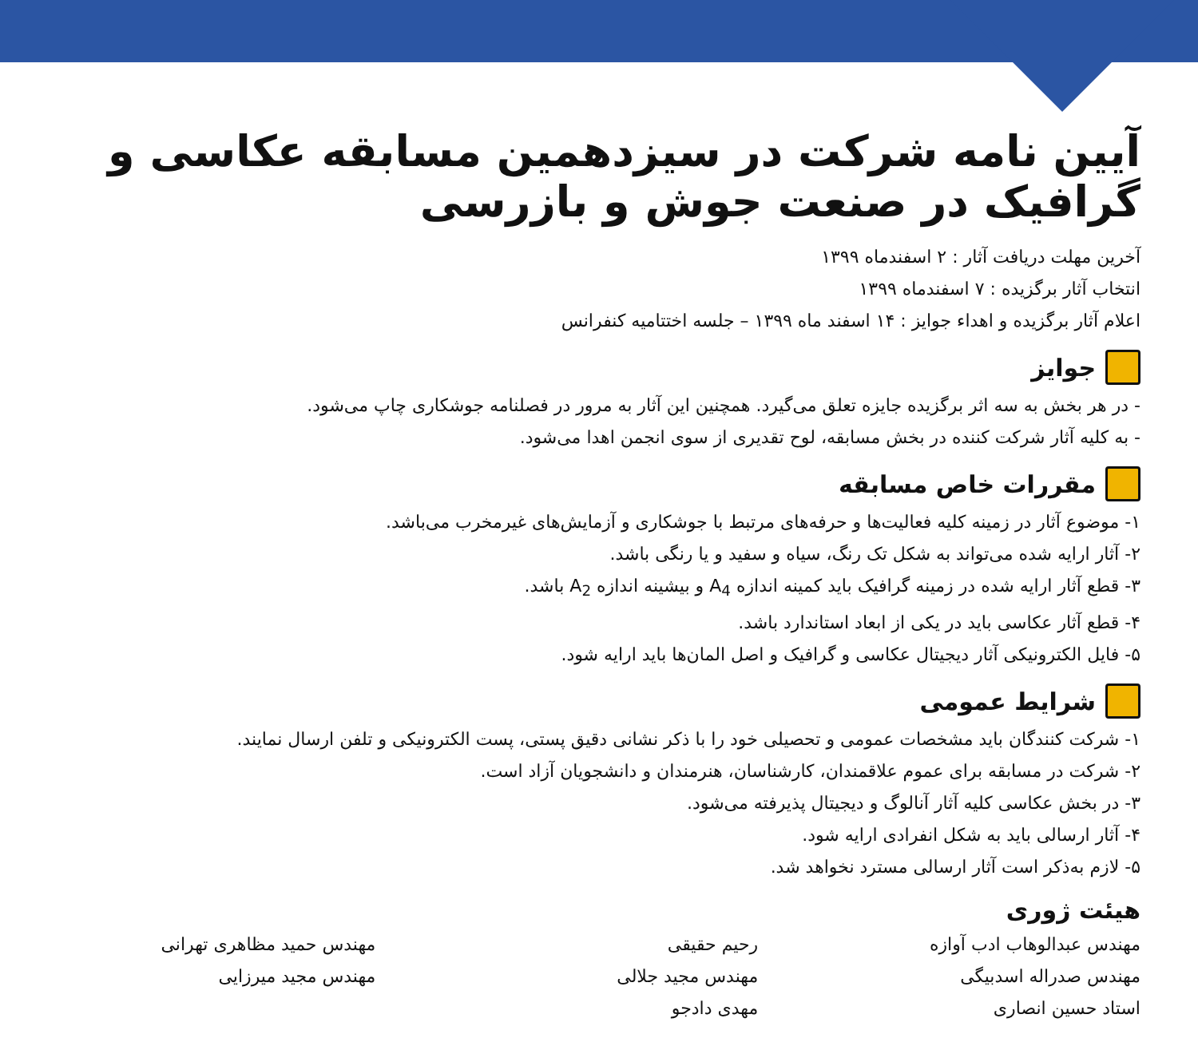آیین نامه شرکت در سیزدهمین مسابقه عکاسی و گرافیک در صنعت جوش و بازرسی
آخرین مهلت دریافت آثار : ۲ اسفندماه ۱۳۹۹
انتخاب آثار برگزیده : ۷ اسفندماه ۱۳۹۹
اعلام آثار برگزیده و اهداء جوایز : ۱۴ اسفند ماه ۱۳۹۹ – جلسه اختتامیه کنفرانس
جوایز
- در هر بخش به سه اثر برگزیده جایزه تعلق می‌گیرد. همچنین این آثار به مرور در فصلنامه جوشکاری چاپ می‌شود.
- به کلیه آثار شرکت کننده در بخش مسابقه، لوح تقدیری از سوی انجمن اهدا می‌شود.
مقررات خاص مسابقه
۱- موضوع آثار در زمینه کلیه فعالیت‌ها و حرفه‌های مرتبط با جوشکاری و آزمایش‌های غیرمخرب می‌باشد.
۲- آثار ارایه شده می‌تواند به شکل تک رنگ، سیاه و سفید و یا رنگی باشد.
۳- قطع آثار ارایه شده در زمینه گرافیک باید کمینه اندازه A<sub>4</sub> و بیشینه اندازه A<sub>2</sub> باشد.
۴- قطع آثار عکاسی باید در یکی از ابعاد استاندارد باشد.
۵- فایل الکترونیکی آثار دیجیتال عکاسی و گرافیک و اصل المان‌ها باید ارایه شود.
شرایط عمومی
۱- شرکت کنندگان باید مشخصات عمومی و تحصیلی خود را با ذکر نشانی دقیق پستی، پست الکترونیکی و تلفن ارسال نمایند.
۲- شرکت در مسابقه برای عموم علاقمندان، کارشناسان، هنرمندان و دانشجویان آزاد است.
۳- در بخش عکاسی کلیه آثار آنالوگ و دیجیتال پذیرفته می‌شود.
۴- آثار ارسالی باید به شکل انفرادی ارایه شود.
۵- لازم به‌ذکر است آثار ارسالی مسترد نخواهد شد.
هیئت ژوری
مهندس عبدالوهاب ادب آوازه
مهندس صدراله اسدبیگی
استاد حسین انصاری
رحیم حقیقی
مهندس مجید جلالی
مهدی دادجو
مهندس حمید مظاهری تهرانی
مهندس مجید میرزایی